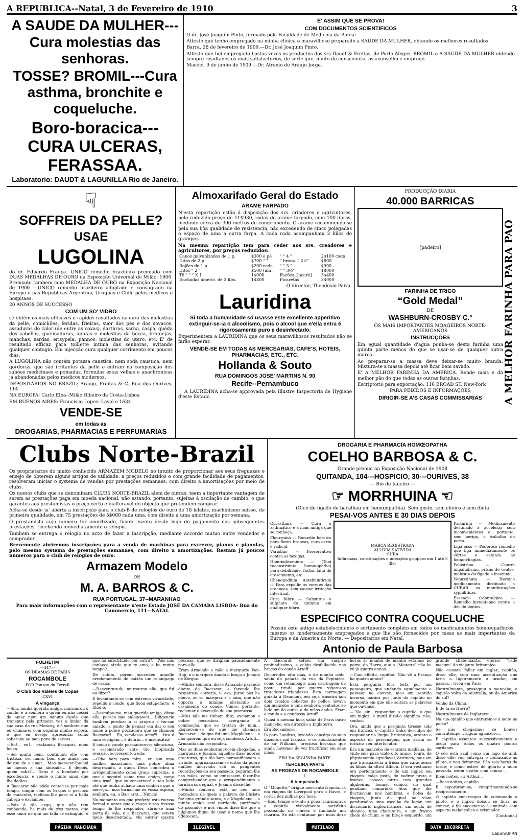A REPUBLICA--Natal, 3 de Fevereiro de 1910 3
A SAUDE DA MULHER---Cura molestias das senhoras.
TOSSE? BROMIL---Cura asthma, bronchite e coqueluche.
Boro-boracica---CURA ULCERAS, FERASSAA.
Laboratorio: DAUDT & LAGUNILLA Rio de Janeiro.
E' ASSIM QUE SE PROVA!
COM DOCUMENTOS SCIENTIFICOS
O dr. José Joaquim Pinto, formado pela Faculdade de Medicina da Bahia:
Attesto que tenho empregado na minha clinica o maravilhoso preparado a SAUDE DA MULHER, obtendo os melhores resultados.
Barra, 28 de fevereiro de 1909.—Dr. José Joaquim Pinto.
Attesto que hei empregado bastas vezes os productos dos srs Daudt & Freitas, de Porto Alegre, BROMIL e A SAUDE DA MULHER obtendo sempre resultados os mais satisfactorios, de sorte que, muito de consciencia, os aconselho e emprego.
Maceió, 9 de junho de 1909.—Dr. Afranio de Araujo Jorge.
☟
SOFFREIS DA PELLE?
USAE
LUGOLINA
do dr. Eduardo França. UNICO remedio brazileiro premiado com DUAS MEDALHAS DE OURO na Exposição Universal de Milão, 1906. Premiado tambem com MEDALHA DE OURO na Exposição Nacional de 1900 —UNICO remedio brazileiro adoptado e consagrado na Europa e nas Republicas Argentina, Uruguay e Chile pelos medicos e hospitaes.
20 ANNOS DE SUCCESSO
COM UM SO' VIDRO
se obtém os mais efficazes e rapidos resultados na cura das molestias da pelle, comichões, feridas, frieiras, suor dos pés e dos sovacos, assaduras do calor (de entre as coxas), darthros, sarna, caspa, quéda dos cabellos, queimaduras, aphtas e molestias da bocca, brotoejas, manchas, sardas, erisypela, pannos, molestias do utero, etc. E' de resultado efficaz para toillette intima das senhoras, evitando qualquer contagio. Em injecção cura qualquer corrimento em poucos dias.
A LUGOLINA não contém potassa caustica, nem soda caustica, nem gorduras, que são irritantes da pelle e entram na composição dos sabões medicinaes e pomadas, formulas estas velhas e anachronicas já abandonadas pelos medicos modernos.
DEPOSITARIOS NO BRAZIL: Araujo, Freitas & C. Rua dos Ourives, 114
NA EUROPA: Carlo Elba--Milão Ribeiro da Costa-Lisboa
EM BUENOS AIRES: Francisco Lopes--Laval e 1634
VENDE-SE
em todas as
DROGARIAS, PHARMACIAS E PERFUMARIAS
Almoxarifado Geral do Estado
ARAME FARPADO
N'esta repartição estão á disposição dos srs. criadores e agricultores, pelo reduzido preço de 11$930, rodas de arame farpado, com 100 libras, medindo cerca de 390 metros de comprimento. O arame recommenda-se pela sua bôa qualidade de resistencia, não excedendo de cinco polegadas o espaço de uma a outra farpa. A cada roda acompanham 2 kilos de grampos.
Na mesma repartição tem para ceder aos srs. creadores e agricultores, por preços reduzidos:
| Canos galvanizados de 1 p. | $300 o pé | " " 4 " | 2$100 cada |
| Ditos de 2 p. | $700 " " | " bronz. " 2½" | $800 |
| Bojões de 1 p. | $200 cada | " " 3 " | $900 |
| Ditos " 2 " | $500 (um | " " 3½" | 1$000 |
| Tê " " " X 1 | 1$000 | Facões [Jacaré] | 3$400 |
| Enchadas americ. de 3 libs. | 1$800 | Picaretas | 3$000 |
O director, Theodosio Paiva.
Lauridina
Si toda a humanidade só usasse este excellente apperitivo extinguir-se-ia o alcoolismo, pois o alcool que n'ella entra é rigorosamente puro e desinfectado.
Experimentem a LAURIDINA que os seus maravilhosos resultados não se farão esperar.
VENDE-SE EM TODAS AS MERCEARIAS, CAFE'S, HOTEIS, PHARMACIAS, ETC., ETC.
Hollanda & Souto
RUA DOMINGOS JOSE' MARTINS N. 90
Recife--Pernambuco
☞ A LAURIDINA acha-se approvada pela Illustre Inspectoria de Hygiene d'este Estado
PRODUCÇÃO DIARIA
40.000 BARRICAS
[padeiro]
FARINHA DE TRIGO
“Gold Medal”
DE
WASHBURN-CROSBY C.°
OS MAIS IMPORTANTES MOAGEIROS NORTE-AMERICANOS
INSTRUCÇÕES
Em egual quantidade d'agua ponha-se desta farinha uma quinta parte menos do que se usar-se de qualquer outra marca.
Ao preparar-se a massa deve deixar-se muito branda. Mistura-se a massa depois até ficar bem savado.
E' A MELHOR FARINHA DA AMERICA. Rende mais e dá melhor pão do que todas as outras farinhas.
Escriptorio para exportação: 116 BROAD ST. New-York
PARA PEDIDOS E INFORMAÇÕES
DIRIGIR-SE A'S CASAS COMMISSARIAS
A MELHOR FARINHA PARA PAO
Clubs Norte-Brazil
Os proprietarios do muito conhecido ARMAZEM MODELO no intuito de proporcionar aos seus freguezes o ensejo de obterem alguns artigos de utilidade, a preços reduzidos e com grande facilidade de pagamentos, resolveram iniciar o systema de vendas por prestações semanaes, com direito a amortisações por meio de clubs.
Os nossos clubs que se denominam CLUBS NORTE-BRAZIL alem de outras, teem a importante vantagem de serem as prestações paga em moeda nacional, não estando, portanto, sujeitas á oscilação de cambio, o que garantes aos prestamistas o preço certo e inalteravel do objecto que pretendem comprar.
Acha-se desde ja' aberta a inscripção para o club-B de relogios de ouro de 18 kilates, machinismo suisso, de primeira qualidade, em 75 prestações de 5$000 cada uma, com direito a uma amortização por semana.
O prestamista cujo numero for amortizado, ficara' isento desde logo do pagamento das subsequentes prestações, recebendo immediatamente o relogio.
Tambem se entrega o relogio no acto de fazer a inscripção, mediante accordo mutuo entre vendedor e comprador.
Brevemente abriremos inscripções para a venda de machinas para escrever, pianos e pianolas, pelo mesmo systema de prestações semanaes, com direito a amortizações. Restam já poucos numeros para o club de relogios de ouro.
Armazem Modelo
DE
M. A. BARROS & C.
RUA PORTUGAL, 37--MARANHAO
Para mais informações com o representante n'este Estado JOSÉ DA CAMARA LISBOA- Rua do Commercio, 111—NATAL
DROGARIA E PHARMACIA HOMŒOPATHA
COELHO BARBOSA & C.
Grande premio na Exposição Nacional de 1908
QUITANDA, 104---HOSPICIO, 30---OURIVES, 38
— Rio de Janeiro —
☞ MORRHUINA ☜
(Oleo de figado de bacalhau em homœopathia). Sem gosto, sem cheiro e sem dieta
PESAI-VOS ANTES E 30 DIAS DEPOIS
Curasthma — Cura o asthmatico e a mais antiga que se conheça.
Flouresina — Remedio heroico para flores brancas, cura certa e radical.
Variolino — Preservativo contra as bexigas.
Homœobromium — (Toni reconstruinte homœopatha) para debilidade, fastio, falta de crescimento, etc.
Chenopodium Antelminticum — Para expellir os vermes das creanças, sem causar irritação intestinal.
Cura febre — Substitue o sulphato de quinino em qualquer febre.
MARCA REGISTRADA
ALLIUM SATIVUM
CURA
Influenzas, constipações e infecções grippaes em 1 até 3 dias
Parturina — Medicamento destinado a accelerar sem inconvenientes e, portanto, sem perigo, o trabalho do parto.
Liga osso — Poderoso remedio que liga immediatamente os córtes e estanca as hemorrhagias.
Palustrina — Contra impaludismo, prisão de ventre, molestia do figado e insomnia.
Venussinum — Heroico medicamento destinado a CURAR as manifestações syphiliticas.
Essencia Odontalgica — Remedio instantaneo contra a dôr de dentes.
ESPECIFICO CONTRA COQUELUCHE
Possue este antigo estabelecimento o sortimento completo em todos os medicamentos homœopathicos, mesmo os modernamente empregados e que lhe são fornecidos por casas as mais importantes da Europa e da America do Norte. — Depositarios em Natal:
Antonio de Paula Barbosa
FOLHETIM
—347—
OS DRAMAS DE PARIS
ROCAMBOLE
POR Ponson du Terrail
O Club dos Valetes de Copas
CXVI
A vingança
—Sim, minha querida amiga, murmurou o conde, é a senhora a quem eu não cessei de amar nem um minuto desde que transpuz pela primeira vez o limiar da sua casa da rua Moncey, é á senhora que eu chamarei com orgulho minha esposa, e que eu desejo apresentar como soberana ao meu povo de servos...
—Eu!... eu!... exclamou Baccarat, meio louca.
—Sei muito bem, continuou elle com tristeza, sei muito bem que ainda não deixou de o amar... Mas merecer-lhe-hei ao menos a sua amisade... E depois, quem sabe?... Deus é a bondade por excellencia, e vende o muito amor que lhe dedico...
A Baccarat não pôde conter-se por mais tempo, cingiu com os braços o pescoço do mancebo, inclinou-lhe para si a bella cabeça e exclamou:
—Pois é tão cego, que não tem conhecido, ha mais de tres mezes, que esse amor de que me falla se extinguiu, e que foi substituido por outro?... Pois não conhece ainda que te amo, e ha muito tempo?...
De subito, porém succedeu aquelle arrebatamento de paixão um relampago de razão.
—Desventurada, murmurou ella; que fui eu dizer?
E levantando-se com extrema vivacidade, repelliu o conde, que ficou estupefacto, e fitou-o.
—Desculpe-me, meu querido amigo, disse ella, parece que enlouqueci... Diligencie tambem perdoar a si proprio o ter-me amado, a ponto de pensar em dar o seu nome á pobre peccadora que se chamou Baccarat!... Eu, condessa Artoff!... Isto é uma vertigem... é delirio... é insensatez!
E como o conde permanecesse silencioso, e assombrado ante tão inopinada reacção, accrescentou ella:
—Olhe bem para mim... eu sou uma mulher manchada, uma pobre alma desgraçada, a quem Deus concedeu o arrependimento como graça suprema, e que o seguirá como uma amiga, como uma irmã; que se conservará a seu lado até que tenha achado uma senhora que o mereça... mas tornar-me eu vossa esposa, senhora, eu, a Baccarat... Nunca!
No momento em que proferia esta recusa formal e antes que o moço russo tivesse tempo de lhe responder, abriu-se uma porta da sala, e a Baccarat, que estava meio desorientada, viu entrar quatro pessoas, que se dirigiam pausadamente para ella.
Eram Armando a mão á marqueza Van-Hop, e o marquez dando o braço a Joanna de Kergaz.
—Minha senhora, disse Armando parando diante da Baccarat, e fazendo lhe respeitosa cortezia, v. exa. jurou nos ha pouco, ao sr. marquez e a mim, que não opporia o minimo obstaculo ao casamento do conde. Vimos, portanto, reclamar a execução da sua promessa.
—Mas não me tinham dito, exclamou a pobre peccadora, avergando á commoção, que se tratava de mim... Esquecem-se de que me chamava Baccarat... de que fui uma Magdalena... e não querem que eu seja condessa Artoff...
Armando não respondeu.
Mas as duas senhoras recem-chegadas, a marqueza e Joanna, aquellas duas nobres creaturas, que tão bem personificavam a virtude, approximaram-se então da pobre mulher acurvada sob as pungentes recordações do seu passado, pegaram-lhe nas mãos, como se quizessem fazer-lhe comprehender que o arrependimento a tornára sua egual, e Joanna disse-lhe:
—Minha senhora, está no céu uma peccadora de quem a palavra de Christo fez uma grande santa, é a Magdalena... a minha amiga está perdoada, purificada do passado; e nós vimos dizer-lhe que a julgamos digna de usar o nome que lhe offerecem.
A Baccarat soltou um suspiro profundissimo, e cahiu desfallecida nos braços do conde Artoff...
Decorridos oito dias, e de manhã cedo, sahia do palacio da rua da Pepinière, como um relampago, uma carruagem de posta, tirada por quatro vigorosos trotadores irlandezes. Esta carruagem guiada á Daumont, em cuja traseira iam dois criados cobertos de pelles, levava um mancebo e uma senhora, sentados ao lado um do outro, e de mãos dadas. Eram o conde e a condessa Artoff.
Quasi á mesma hora sahia de Paris outro mancebo, em direcção a Inglaterra.
Era Rocambole.
Ia para Londres, levando comsigo os seus duzentos mil francos, e os apontamentos de sir Williams, preciosa herança que ainda havemos de ver fructificar em suas mãos.
FIM DA SEGUNDA PARTE
TERCEIRA PARTE
AS PROEZAS DE ROCAMBOLE
I
A tempestade
O “Mouette,” brigue mercante francez, ia em viagem de Liverpool para o Havre, e corria dez milhas por hora.
—Bom tempo e vento á pôpa! murmurava o capitão visivelmente satisfeito passeando no convez e fumando um charuto. Se isto continuar por mais doze horas ás manhã de manhã estamos no porto, do Havre, que o “Mouette” não ha vê já quatro annos.
—Com effeito, capitão! Não vê a França ha quatro annos?
Esta pergunta fôra feita por um passageiro, que andando egualmente a passear no convez, mas em sentido inverso, parára por junto do capitão no momento em que elle soltára as palavras que ouvimos.
—“No, sir... respondeu o capitão, o que em inglez, é inutil dizel-o significa: não, senhor.
Ora, ainda que a pergunta tivesse sido em francez, o capitão tinha desculpa de responder na lingua britannica, attento o aspecto do personagem que assim se tornára seu interlocutor.
Era um mancebo de estatura mediana, de vinte seis para vinte oito annos, louro, de physionomia agradavel, distincta, mas em que transparecia a frieza que caracterisa os filhos da altiva Albion. O seu vestuario era perfeitamente o de um inglez em viagem: calça justa, de xadrez preto e branco, casaco curto com grandes algibeiras, bonnet conico, do qual pendiam compridas fitas que lhe fluctuavam nos hombros, e bolsa de viagem, junto da qual se viam pendurados uma escolha de logar, um diccionario inglez-francez, um oculo de alcance, uma charuteira, e um frasco cheio de rhum, e no braço esquerdo, um grande chale-manta, eterno “vade mecum” do viajante britannico.
Não cessava fallar em inglez, capitão, disse elle, com uma accentuação que fazia a ligeiramente o insular, em passar... viveu em Paris.
Naturalmente, proseguiu o mancebo, o capitão volta da Australia, ou da America do sul?
Venho da China.
E de lá ao Havre?
Naturalmente de Inglaterra.
Na sua opinião que entraremos á noite no porto?
Se não chegarmos se houver contratempo... algum aguaceiro...
E capitão assentou successivamente o oculo para todos os quatro pontos cardeaes.
O céo está azul como um lago de anil, disse elle; vou entregar o commando ao piloto, e vou deitar-me. São seis horas da tarde; e como estive de quarto a noite passada, estou a cahir com somno...
Boas noites, sir Arthur...
—Boas noites, capitão.
E separaram-se, cumprimentando-se reciprocamente.
O capitão encarregou do commando o piloto, e o inglez deixou se ficar no convez, e foi encostar-se á amurada com aspecto melancolico e scismador.
(Continúa.)
PÁGINA MANCHADA ILEGÍVEL MUTILADO DATA INCORRETA
Labim/UFRN